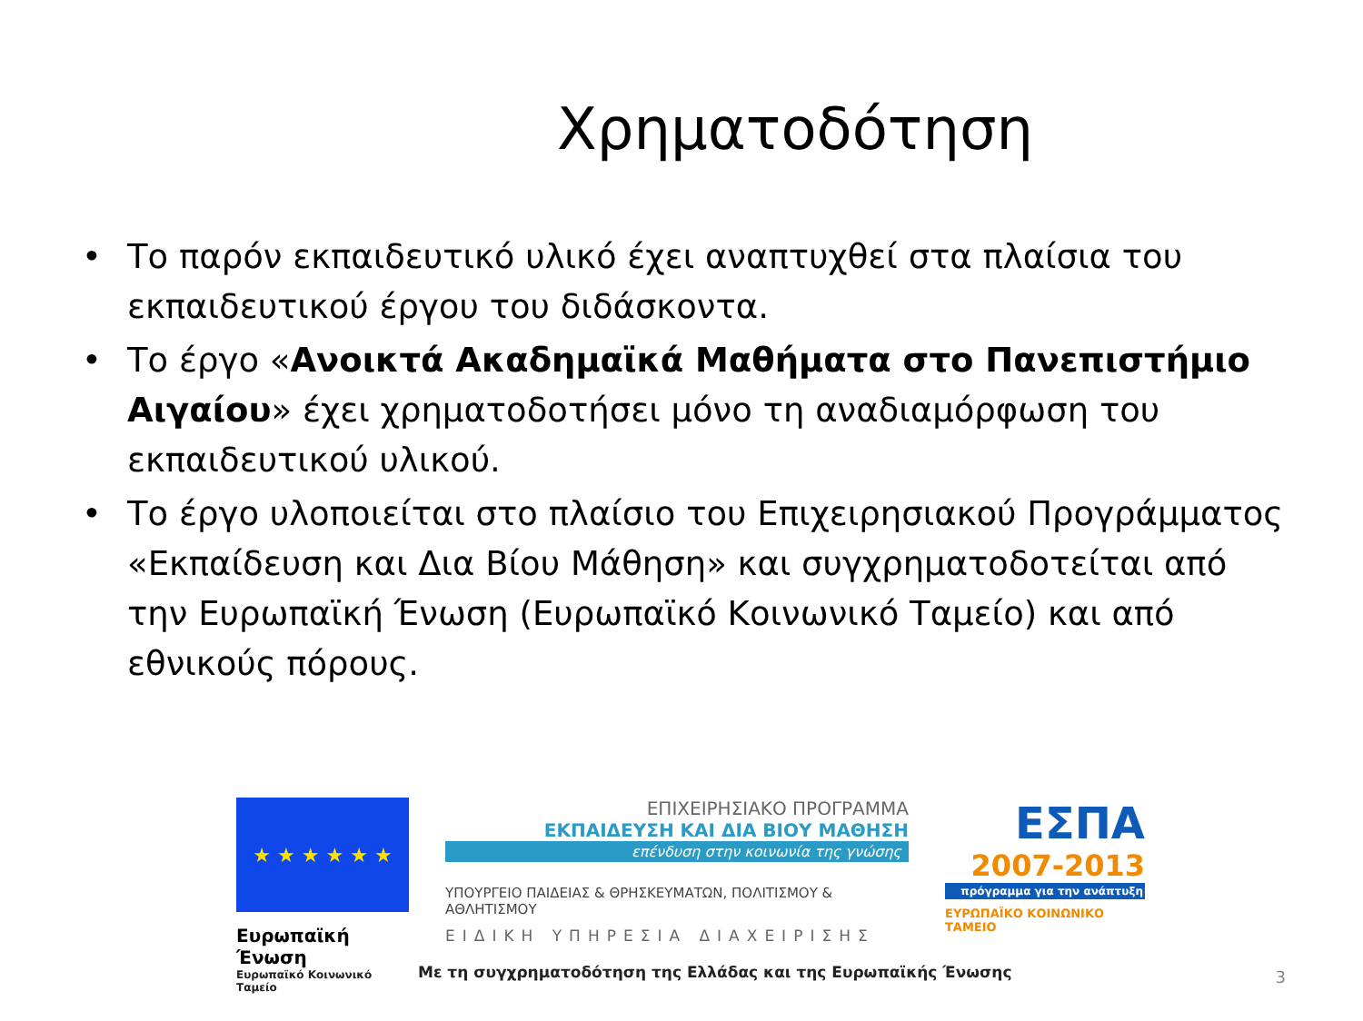Χρηματοδότηση
• Το παρόν εκπαιδευτικό υλικό έχει αναπτυχθεί στα πλαίσια του εκπαιδευτικού έργου του διδάσκοντα.
• Το έργο «Ανοικτά Ακαδημαϊκά Μαθήματα στο Πανεπιστήμιο Αιγαίου» έχει χρηματοδοτήσει μόνο τη αναδιαμόρφωση του εκπαιδευτικού υλικού.
• Το έργο υλοποιείται στο πλαίσιο του Επιχειρησιακού Προγράμματος «Εκπαίδευση και Δια Βίου Μάθηση» και συγχρηματοδοτείται από την Ευρωπαϊκή Ένωση (Ευρωπαϊκό Κοινωνικό Ταμείο) και από εθνικούς πόρους.
★ ★ ★ ★ ★ ★
Ευρωπαϊκή Ένωση
Ευρωπαϊκό Κοινωνικό Ταμείο
ΕΠΙΧΕΙΡΗΣΙΑΚΟ ΠΡΟΓΡΑΜΜΑ
ΕΚΠΑΙΔΕΥΣΗ ΚΑΙ ΔΙΑ ΒΙΟΥ ΜΑΘΗΣΗ
επένδυση στην κοινωνία της γνώσης
ΥΠΟΥΡΓΕΙΟ ΠΑΙΔΕΙΑΣ & ΘΡΗΣΚΕΥΜΑΤΩΝ, ΠΟΛΙΤΙΣΜΟΥ & ΑΘΛΗΤΙΣΜΟΥ
ΕΙΔΙΚΗ ΥΠΗΡΕΣΙΑ ΔΙΑΧΕΙΡΙΣΗΣ
Με τη συγχρηματοδότηση της Ελλάδας και της Ευρωπαϊκής Ένωσης
ΕΣΠΑ
2007-2013
πρόγραμμα για την ανάπτυξη
ΕΥΡΩΠΑΪΚΟ ΚΟΙΝΩΝΙΚΟ ΤΑΜΕΙΟ
3